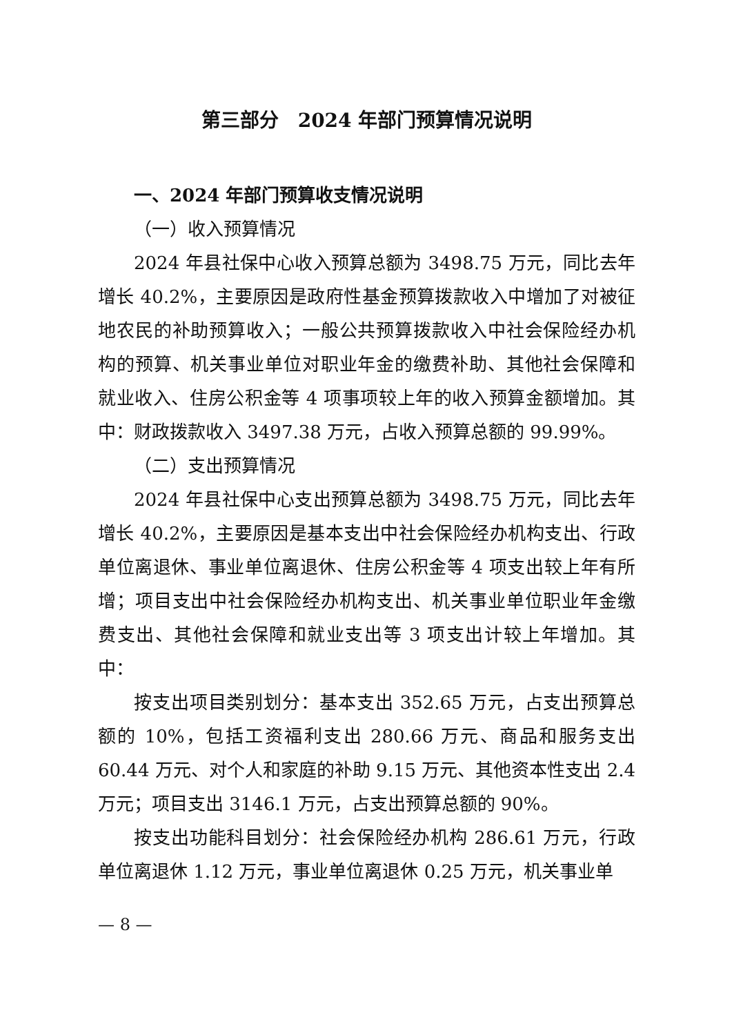第三部分　2024 年部门预算情况说明
一、2024 年部门预算收支情况说明
（一）收入预算情况
2024 年县社保中心收入预算总额为 3498.75 万元，同比去年增长 40.2%，主要原因是政府性基金预算拨款收入中增加了对被征地农民的补助预算收入；一般公共预算拨款收入中社会保险经办机构的预算、机关事业单位对职业年金的缴费补助、其他社会保障和就业收入、住房公积金等 4 项事项较上年的收入预算金额增加。其中：财政拨款收入 3497.38 万元，占收入预算总额的 99.99%。
（二）支出预算情况
2024 年县社保中心支出预算总额为 3498.75 万元，同比去年增长 40.2%，主要原因是基本支出中社会保险经办机构支出、行政单位离退休、事业单位离退休、住房公积金等 4 项支出较上年有所增；项目支出中社会保险经办机构支出、机关事业单位职业年金缴费支出、其他社会保障和就业支出等 3 项支出计较上年增加。其中：
按支出项目类别划分：基本支出 352.65 万元，占支出预算总额的 10%，包括工资福利支出 280.66 万元、商品和服务支出 60.44 万元、对个人和家庭的补助 9.15 万元、其他资本性支出 2.4 万元；项目支出 3146.1 万元，占支出预算总额的 90%。
按支出功能科目划分：社会保险经办机构 286.61 万元，行政单位离退休 1.12 万元，事业单位离退休 0.25 万元，机关事业单
— 8 —